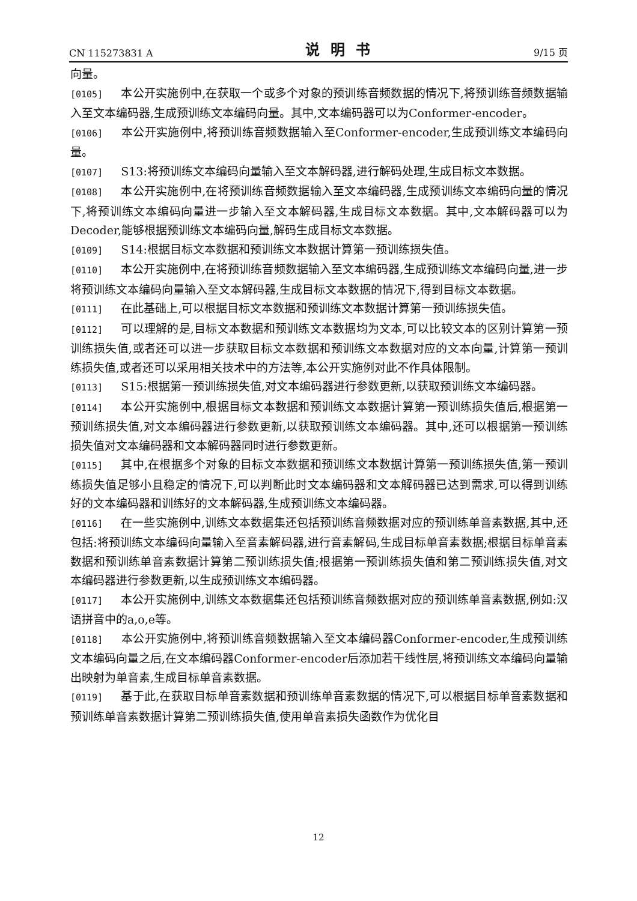CN 115273831 A 说明书 9/15 页
向量。
[0105] 本公开实施例中,在获取一个或多个对象的预训练音频数据的情况下,将预训练音频数据输入至文本编码器,生成预训练文本编码向量。其中,文本编码器可以为Conformer-encoder。
[0106] 本公开实施例中,将预训练音频数据输入至Conformer-encoder,生成预训练文本编码向量。
[0107] S13:将预训练文本编码向量输入至文本解码器,进行解码处理,生成目标文本数据。
[0108] 本公开实施例中,在将预训练音频数据输入至文本编码器,生成预训练文本编码向量的情况下,将预训练文本编码向量进一步输入至文本解码器,生成目标文本数据。其中,文本解码器可以为Decoder,能够根据预训练文本编码向量,解码生成目标文本数据。
[0109] S14:根据目标文本数据和预训练文本数据计算第一预训练损失值。
[0110] 本公开实施例中,在将预训练音频数据输入至文本编码器,生成预训练文本编码向量,进一步将预训练文本编码向量输入至文本解码器,生成目标文本数据的情况下,得到目标文本数据。
[0111] 在此基础上,可以根据目标文本数据和预训练文本数据计算第一预训练损失值。
[0112] 可以理解的是,目标文本数据和预训练文本数据均为文本,可以比较文本的区别计算第一预训练损失值,或者还可以进一步获取目标文本数据和预训练文本数据对应的文本向量,计算第一预训练损失值,或者还可以采用相关技术中的方法等,本公开实施例对此不作具体限制。
[0113] S15:根据第一预训练损失值,对文本编码器进行参数更新,以获取预训练文本编码器。
[0114] 本公开实施例中,根据目标文本数据和预训练文本数据计算第一预训练损失值后,根据第一预训练损失值,对文本编码器进行参数更新,以获取预训练文本编码器。其中,还可以根据第一预训练损失值对文本编码器和文本解码器同时进行参数更新。
[0115] 其中,在根据多个对象的目标文本数据和预训练文本数据计算第一预训练损失值,第一预训练损失值足够小且稳定的情况下,可以判断此时文本编码器和文本解码器已达到需求,可以得到训练好的文本编码器和训练好的文本解码器,生成预训练文本编码器。
[0116] 在一些实施例中,训练文本数据集还包括预训练音频数据对应的预训练单音素数据,其中,还包括:将预训练文本编码向量输入至音素解码器,进行音素解码,生成目标单音素数据;根据目标单音素数据和预训练单音素数据计算第二预训练损失值;根据第一预训练损失值和第二预训练损失值,对文本编码器进行参数更新,以生成预训练文本编码器。
[0117] 本公开实施例中,训练文本数据集还包括预训练音频数据对应的预训练单音素数据,例如:汉语拼音中的a,o,e等。
[0118] 本公开实施例中,将预训练音频数据输入至文本编码器Conformer-encoder,生成预训练文本编码向量之后,在文本编码器Conformer-encoder后添加若干线性层,将预训练文本编码向量输出映射为单音素,生成目标单音素数据。
[0119] 基于此,在获取目标单音素数据和预训练单音素数据的情况下,可以根据目标单音素数据和预训练单音素数据计算第二预训练损失值,使用单音素损失函数作为优化目
12